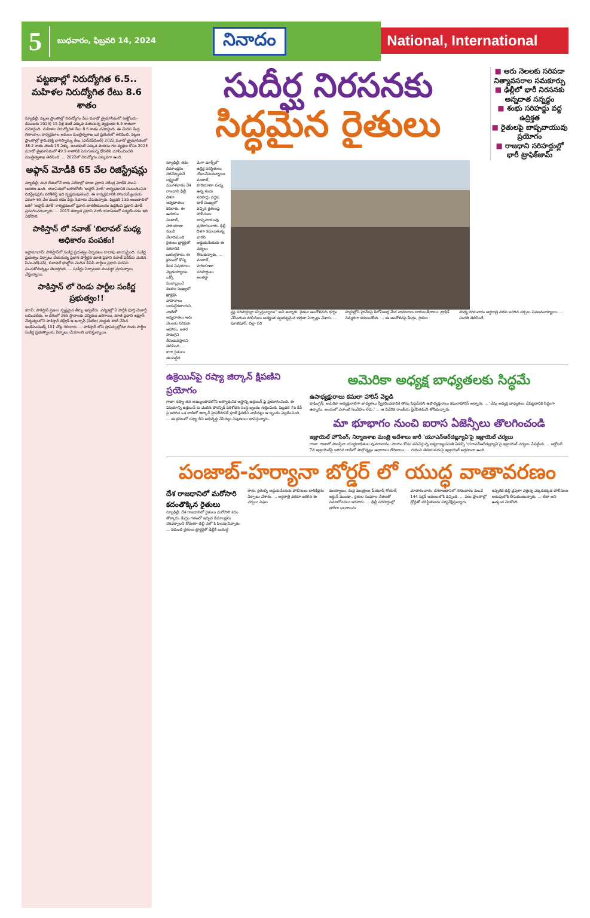5 బుధవారం, ఫిబ్రవరి 14, 2024 నినాదం
National, International
పట్టణాల్లో నిరుద్యోగిత 6.5.. మహిళల నిరుద్యోగిత రేటు 8.6 శాతం
న్యూఢిల్లీ: పట్టణ ప్రాంతాల్లో నిరుద్యోగం రేటు మూడో త్రైమాసికంలో (అక్టోబరు-డిసెంబరు 2023) 15 ఏళ్ల కంటే ఎక్కువ వయసున్న వ్యక్తులకు 6.5 శాతంగా నమోదైంది. మహిళల నిరుద్యోగిత రేటు 8.6 శాతం నమోదైంది. ఈ మేరకు కేంద్ర గణాంకాల, కార్యక్రమాల అమలు మంత్రిత్వశాఖ ఒక ప్రకటనలో తెలిపింది. పట్టణ ప్రాంతాల్లో శ్రామికశక్తి భాగస్వామ్య రేటు (ఎల్ఎఫ్‌పిఆర్) 2022 మూడో త్రైమాసికంలో 48.2 శాతం నుండి 15 ఏళ్ళు, అంతకంటే ఎక్కువ వయసు గల వ్యక్తుల కోసం 2023 మూడో త్రైమాసికంలో 49.9 శాతానికి పెరుగుతున్న ధోరణిని చూపించిందని మంత్రిత్వశాఖ తెలిపింది. ... 2022లో నిరుద్యోగం ఎక్కువగా ఉంది.
అఫ్గాన్ మోడీకి 65 వేల రిజిస్ట్రేషన్లు
న్యూఢిల్లీ: మన దేశంలోనే కాదు విదేశాల్లో కూడా ప్రధాని నరేంద్ర మోడీకి మంచి ఆదరణ ఉంది. యూఏఈలో జరగబోయే 'అహ్లాన్ మోదీ' కార్యక్రమానికి సంబంధించిన రిజిస్ట్రేషన్లను పరిశీలిస్తే ఇది స్పష్టమవుతుంది. ఈ కార్యక్రమానికి హాజరయ్యేందుకు ఏకంగా 65 వేల మంది తమ పేర్లు నమోదు చేసుకున్నారు. ఫిబ్రవరి 13న అబుదాబిలో జరిగే 'అహ్లాన్ మోదీ' కార్యక్రమంలో ప్రవాస భారతీయులను ఉద్దేశించి ప్రధాని మోదీ ప్రసంగించనున్నారు. ... 2015 తర్వాత ప్రధాని మోదీ యూఏఈలో పర్యటించడం ఇది ఏడోసారి.
పాకిస్తాన్ లో నవాజ్ 'బిలావల్ మధ్య అధికారం పంపకం!
ఇస్లామాబాద్: పాకిస్తాన్‌లో సంకీర్ణ ప్రభుత్వం ఏర్పడటం దాదాపు ఖాయమైంది. సంకీర్ణ ప్రభుత్వం ఏర్పాటు చేయనున్న ప్రధాన పార్టీలైన మాజీ ప్రధాని నవాజ్ షరీఫ్‌కు చెందిన పీఎంఎల్(ఎన్), బిలావల్ భుట్టోకు చెందిన పీపీపీ పార్టీలు ప్రధాని పదవిని పంచుకోనున్నట్లు తెలుస్తోంది. ... సంకీర్ణం ఏర్పాటుకు ముమ్మర ప్రయత్నాలు చేస్తున్నాయి.
పాకిస్తాన్ లో రెండు పార్టీల సంకీర్ణ ప్రభుత్వం!!
కరాచీ: పాకిస్తాన్ ప్రజలు స్పష్టమైన తీర్పు ఇవ్వలేదు. ఎన్నికల్లో ఏ పార్టీకి పూర్తి మెజార్టీ లభించలేదు. ఆ దేశంలో 265 స్థానాలకు ఎన్నికలు జరిగాయి. మాజీ ప్రధాని ఇమ్రాన్ నేతృత్వంలోని పాకిస్తాన్ తెహ్రీక్-ఇ-ఇన్సాఫ్ (పీటీఐ) మద్దతు పోటీ చేసిన ఇండిపెండెంట్స్ 101 చోట్ల గెలిచారు. ... పాకిస్తాన్ లోని ప్రావిన్సుల్లోనూ రెండు పార్టీల సంకీర్ణ ప్రభుత్వాలను ఏర్పాటు చేయాలని భావిస్తున్నాయి.
సుదీర్ఘ నిరసనకు
సిద్ధమైన రైతులు
■ ఆరు నెలలకు సరిపడా నిత్యావసరాల సమకూర్పు
■ ఢిల్లీలో భారీ నిరసనకు అన్నదాత సన్నద్ధం
■ శంభు సరిహద్దు వద్ద ఉద్రిక్తత
■ రైతులపై బాష్పవాయువు ప్రయోగం
■ రాజధాని సరిహద్దుల్లో భారీ ట్రాఫిక్‌జామ్
న్యూఢిల్లీ: తమ డిమాండ్లను నెరవేర్చుకునే లక్ష్యంతో మంగళవారం దేశ రాజధాని ఢిల్లీ దిశగా అన్నదాతలు కదిలారు. ఈ ఉదయం పంజాబ్, హరియాణా నుంచి వేలాదిమంది రైతులు ట్రాక్టర్లతో నగరానికి బయల్దేరారు. ఈ క్రమంలో కొన్ని కీలక విషయాలు వెల్లడయ్యాయి. ఒక్కో పంజాబ్లుంచే వందల సంఖ్యలో ట్రాక్టర్లు, వాహనాలు బయల్దేరతాయని, వాటిలో అన్నదాతలు ఆరు నెలలకు సరిపడా ఆహారం, ఇతర సామగ్రిని తీసుకువస్తారని తెలిపింది. ... కాగా రైతులు తలపెట్టిన
మెగా మార్చ్‌లో ఉద్రిక్త పరిస్థితులు చోటుచేసుకున్నాయి. పంజాబ్, హరియాణా మధ్య ఉన్న శంభు సరిహద్దు వద్దకు భారీ సంఖ్యలో వచ్చిన రైతులపై పోలీసులు బాష్పవాయువు ప్రయోగించారు. ఢిల్లీ దిశగా కదులుతున్న వారిని అడ్డుకునేందుకు ఈ చర్యలు తీసుకున్నారు. ... పంజాబ్, హరియాణా సరిహద్దులు అంతర్రా
ష్ట్ర సరిహద్దుల్లా కన్పిస్తున్నాయి'' అని అన్నారు. రైతుల ఆందోళనను భగ్నం చేసేందుకు పోలీసులు అత్యంత కట్టుదిట్టమైన భద్రతా ఏర్పాట్లు చేశారు. ... ఘాజీపూర్, చిల్లా సరి
హద్దుల్లోని హైవేలపై కిలోమీటర్ల మేర వాహనాలు బారులుతీరాయి. ట్రాఫిక్ నెమ్మదిగా కదులుతోంది. ... ఈ ఆందోళనపై కేంద్రం, రైతుల
మధ్య సోమవారం అర్ధరాత్రి వరకు జరిగిన చర్చలు విఫలమయ్యాయి. ... సంగతి తెలిసిందే.
ఉక్రెయిన్‌పై రష్యా జిర్కాన్ క్షిపణిని ప్రయోగం
గాజా: రష్యా తన అమ్ములపొదిలోని అత్యాధునిక అస్త్రాన్ని ఉక్రెయిన్ పై ప్రయోగించింది. ఈ విషయాన్ని ఉక్రెయిన్ కు చెందిన ఫోరెన్సిక్ పరిశోధన సంస్థ బృందం గుర్తించింది. ఫిబ్రవరి 7న కీవ్ పై జరిగిన ఒక దాడిలో జిర్కాన్ హైపర్‌సోనిక్ క్రూజ్ క్షిపణిని వాడినట్లు ఆ బృందం వెల్లడించింది. ... ఈ క్రమంలో రష్యా దీని అభివృద్ధి చేసినట్లు నిపుణులు భావిస్తున్నారు.
అమెరికా అధ్యక్ష బాధ్యతలకు సిద్ధమే
ఉపాధ్యక్షురాలు కమలా హారిస్ వెల్లడి
వాషింగ్టన్: అమెరికా అధ్యక్షురాలిగా బాధ్యతలు స్వీకరించడానికి తాను సిద్ధమేనని ఉపాధ్యక్షురాలు కమలాహారిస్ అన్నారు. ... 'నేను అధ్యక్ష బాధ్యతలు చేపట్టడానికి సిద్ధంగా ఉన్నాను. అందులో ఎలాంటి సందేహం లేదు.' ... ఆ నివేదిక రాజకీయ ప్రేరేపితమని తోసిపుచ్చారు.
మా భూభాగం నుంచి ఐరాస ఏజెన్సీలు తొలగించండి
ఇజ్రాయెల్ హౌసింగ్, నిర్మాణశాఖ మంత్రి ఆదేశాలు జారీ 'యూఎన్ఆర్‌డబ్ల్యూఏ'పై ఇజ్రాయెల్ చర్యలు
గాజా: గాజాలో పాలస్తీనా యుద్ధబాధితుల పునరావాసం, సాయం కోసం పనిచేస్తున్న ఐక్యరాజ్యసమితి ఏజెన్సీ 'యూఎన్ఆర్‌డబ్ల్యూఏ'పై ఇజ్రాయెల్ చర్యలు చేపట్టింది. ... అక్టోబర్ 7న ఇజ్రాయెల్‌పై జరిగిన దాడిలో పాల్గొన్నట్లు ఆధారాలు దొరికాయి. ... గురించి తెలియడదంపై ఇజ్రాయెల్ ఆగ్రహంగా ఉంది.
పంజాబ్-హర్యానా బోర్డర్ లో యుద్ధ వాతావరణం
దేశ రాజధానిలో మరోసారి కదంతొక్కిన రైతులు
న్యూఢిల్లీ: దేశ రాజధానిలో రైతులు మరోసారి కదం తొక్కారు. కేంద్రం గతంలో ఇచ్చిన డిమాండ్లను నెరవేర్చాలని కోరుతూ ఢిల్లీ చలో కి పిలుపునిచ్చారు. ... దిమంది రైతులు ట్రాక్టర్లతో ఢిల్లీకి బయల్దే
రారు. రైతుల్ని అడ్డుకునేందుకు పోలీసులు బారికేడ్లను ఏర్పాటు చేశారు. ... అర్ధరాత్రి వరకూ జరిగిన ఈ చర్చలు విఫల
మయ్యాయి. కేంద్ర మంత్రులు పీయూష్ గోయల్, అర్జున్ ముండా.. రైతుల సంఘాల నేతలతో సమాలోచనలు జరిపారు. ... ఢిల్లీ సరిహద్దుల్లో భారీగా బలగాలను
మోహరించారు. దేశరాజధానిలో సోమవారం నుంచే 144 సెక్షన్ అమలులోకి వచ్చింది. ... పలు ప్రాంతాల్లో డ్రోన్లతో పరిస్థితులను పర్యవేక్షిస్తున్నారు.
ఇప్పటికే ఢిల్లీ వైపుగా వెళ్తున్న ఎక్కడికక్కడ పోలీసులు అదుపులోకి తీసుకుంటున్నారు. ... లేదా అని ఉత్కంఠ నెలకొంది.